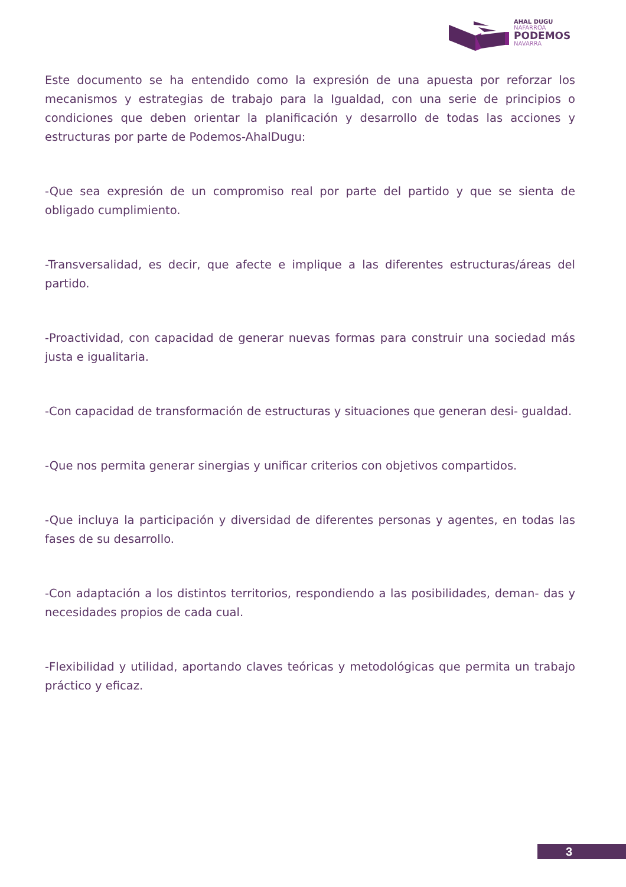AHAL DUGU
NAFARROA
PODEMOS
NAVARRA
Este documento se ha entendido como la expresión de una apuesta por reforzar los mecanismos y estrategias de trabajo para la Igualdad, con una serie de principios o condiciones que deben orientar la planificación y desarrollo de todas las acciones y estructuras por parte de Podemos-AhalDugu:
-Que sea expresión de un compromiso real por parte del partido y que se sienta de obligado cumplimiento.
-Transversalidad, es decir, que afecte e implique a las diferentes estructuras/áreas del partido.
-Proactividad, con capacidad de generar nuevas formas para construir una sociedad más justa e igualitaria.
-Con capacidad de transformación de estructuras y situaciones que generan desi- gualdad.
-Que nos permita generar sinergias y unificar criterios con objetivos compartidos.
-Que incluya la participación y diversidad de diferentes personas y agentes, en todas las fases de su desarrollo.
-Con adaptación a los distintos territorios, respondiendo a las posibilidades, deman- das y necesidades propios de cada cual.
-Flexibilidad y utilidad, aportando claves teóricas y metodológicas que permita un trabajo práctico y eficaz.
3